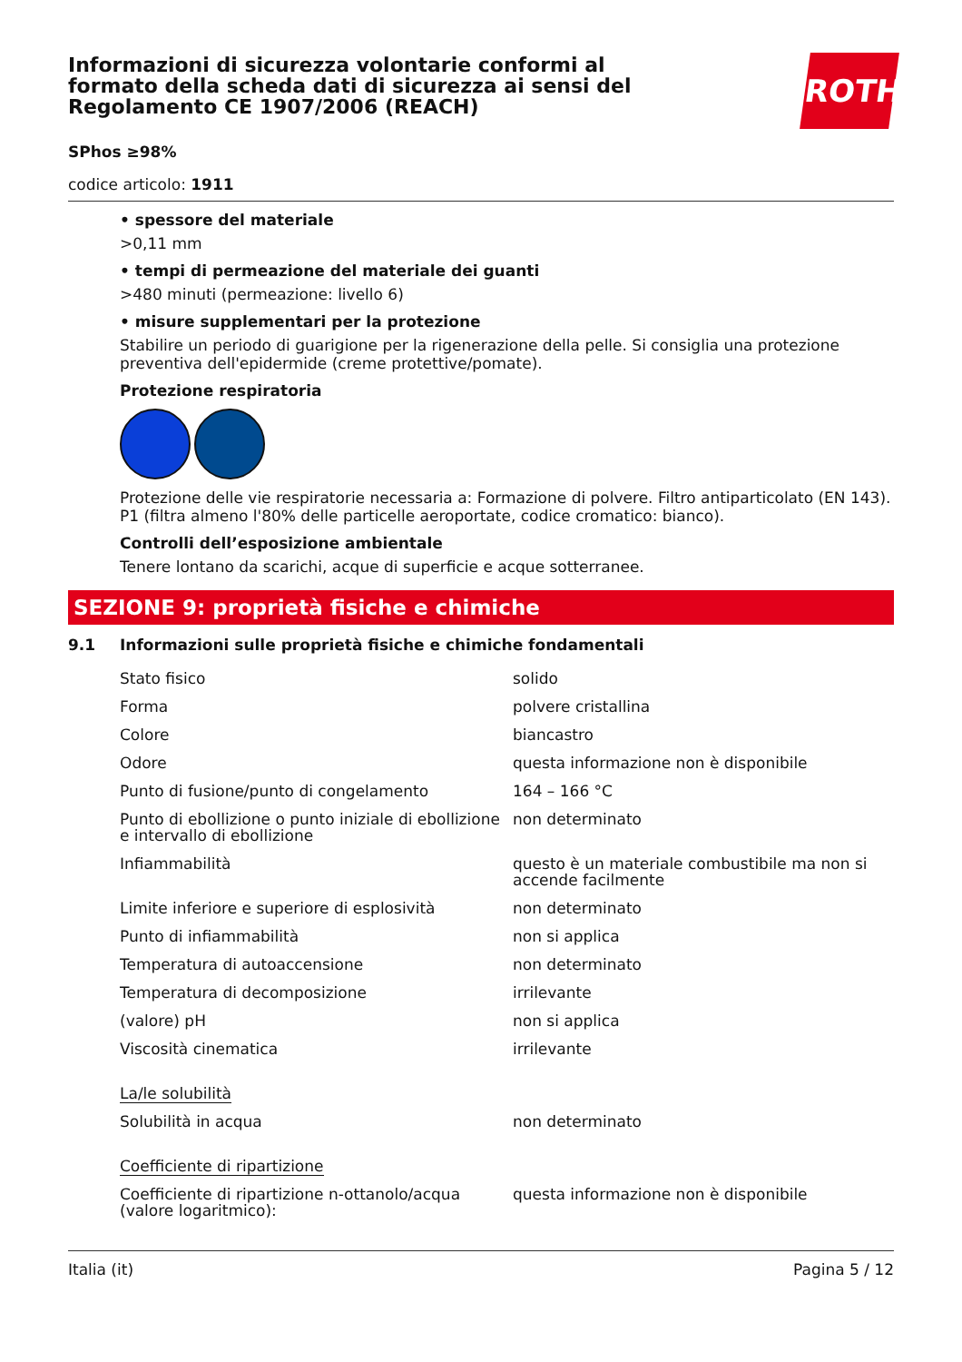Informazioni di sicurezza volontarie conformi al formato della scheda dati di sicurezza ai sensi del Regolamento CE 1907/2006 (REACH)
ROTH
SPhos ≥98%
codice articolo: 1911
• spessore del materiale
>0,11 mm
• tempi di permeazione del materiale dei guanti
>480 minuti (permeazione: livello 6)
• misure supplementari per la protezione
Stabilire un periodo di guarigione per la rigenerazione della pelle. Si consiglia una protezione preventiva dell'epidermide (creme protettive/pomate).
Protezione respiratoria
Protezione delle vie respiratorie necessaria a: Formazione di polvere. Filtro antiparticolato (EN 143). P1 (filtra almeno l'80% delle particelle aeroportate, codice cromatico: bianco).
Controlli dell’esposizione ambientale
Tenere lontano da scarichi, acque di superficie e acque sotterranee.
SEZIONE 9: proprietà fisiche e chimiche
9.1 Informazioni sulle proprietà fisiche e chimiche fondamentali
| Stato fisico | solido |
| Forma | polvere cristallina |
| Colore | biancastro |
| Odore | questa informazione non è disponibile |
| Punto di fusione/punto di congelamento | 164 – 166 °C |
| Punto di ebollizione o punto iniziale di ebollizione e intervallo di ebollizione | non determinato |
| Infiammabilità | questo è un materiale combustibile ma non si accende facilmente |
| Limite inferiore e superiore di esplosività | non determinato |
| Punto di infiammabilità | non si applica |
| Temperatura di autoaccensione | non determinato |
| Temperatura di decomposizione | irrilevante |
| (valore) pH | non si applica |
| Viscosità cinematica | irrilevante |
| La/le solubilità | |
| Solubilità in acqua | non determinato |
| Coefficiente di ripartizione | |
| Coefficiente di ripartizione n-ottanolo/acqua (valore logaritmico): | questa informazione non è disponibile |
Italia (it) Pagina 5 / 12